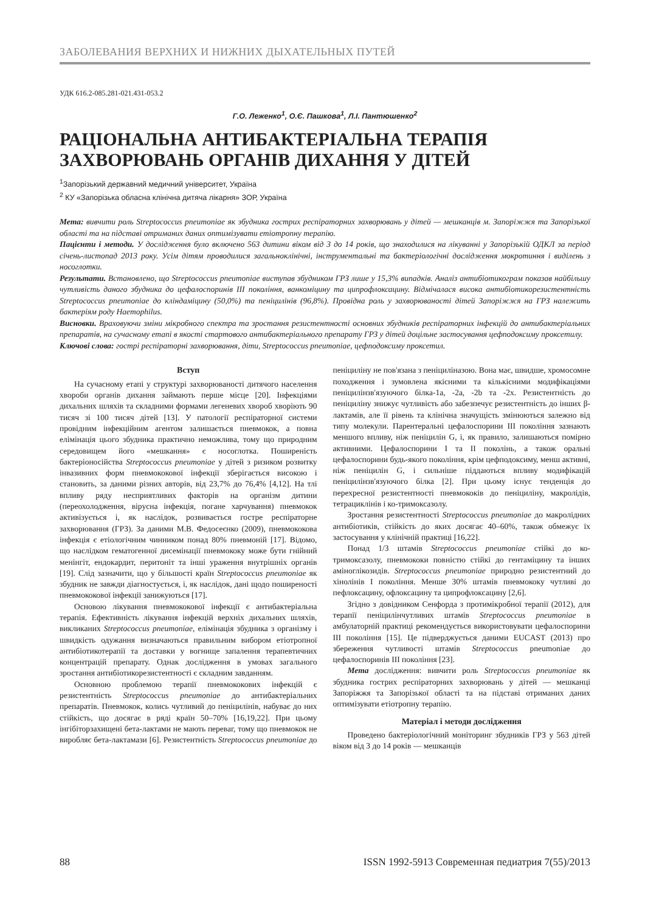ЗАБОЛЕВАНИЯ ВЕРХНИХ И НИЖНИХ ДЫХАТЕЛЬНЫХ ПУТЕЙ
УДК 616.2-085.281-021.431-053.2
Г.О. Леженко<sup>1</sup>, О.Є. Пашкова<sup>1</sup>, Л.І. Пантюшенко<sup>2</sup>
РАЦІОНАЛЬНА АНТИБАКТЕРІАЛЬНА ТЕРАПІЯ ЗАХВОРЮВАНЬ ОРГАНІВ ДИХАННЯ У ДІТЕЙ
<sup>1</sup> Запорізький державний медичний університет, Україна
<sup>2</sup> КУ «Запорізька обласна клінічна дитяча лікарня» ЗОР, Україна
Мета: вивчити роль Streptococcus pneumoniae як збудника гострих респіраторних захворювань у дітей — мешканців м. Запоріжжя та Запорізької області та на підставі отриманих даних оптимізувати етіотропну терапію.
Пацієнти і методи. У дослідження було включено 563 дитини віком від 3 до 14 років, що знаходилися на лікуванні у Запорізькій ОДКЛ за період січень-листопад 2013 року. Усім дітям проводилися загальноклінічні, інструментальні та бактеріологічні дослідження мокротиння і виділень з носоглотки.
Результати. Встановлено, що Streptococcus pneumoniae виступав збудником ГРЗ лише у 15,3% випадків. Аналіз антибіотикограм показав найбільшу чутливість даного збудника до цефалоспоринів III покоління, ванкоміцину та ципрофлоксацину. Відмічалася висока антибіотикорезистентність Streptococcus pneumoniae до кліндаміцину (50,0%) та пеніцилінів (96,8%). Провідна роль у захворюваності дітей Запоріжжя на ГРЗ належить бактеріям роду Haemophilus.
Висновки. Враховуючи зміни мікробного спектра та зростання резистентності основних збудників респіраторних інфекцій до антибактеріальних препаратів, на сучасному етапі в якості стартового антибактеріального препарату ГРЗ у дітей доцільне застосування цефподоксиму проксетилу.
Ключові слова: гострі респіраторні захворювання, діти, Streptococcus pneumoniae, цефподоксиму проксетил.
Вступ
На сучасному етапі у структурі захворюваності дитячого населення хвороби органів дихання займають перше місце [20]. Інфекціями дихальних шляхів та складними формами легеневих хвороб хворіють 90 тисяч зі 100 тисяч дітей [13]. У патології респіраторної системи провідним інфекційним агентом залишається пневмокок, а повна елімінація цього збудника практично неможлива, тому що природним середовищем його «мешкання» є носоглотка. Поширеність бактеріоносійства Streptococcus pneumoniae у дітей з ризиком розвитку інвазивних форм пневмококової інфекції зберігається високою і становить, за даними різних авторів, від 23,7% до 76,4% [4,12]. На тлі впливу ряду несприятливих факторів на організм дитини (переохолодження, вірусна інфекція, погане харчування) пневмокок активізується і, як наслідок, розвивається гостре респіраторне захворювання (ГРЗ). За даними М.В. Федосеєнко (2009), пневмококова інфекція є етіологічним чинником понад 80% пневмоній [17]. Відомо, що наслідком гематогенної дисемінації пневмококу може бути гнійний менінгіт, ендокардит, перитоніт та інші ураження внутрішніх органів [19]. Слід зазначити, що у більшості країн Streptococcus pneumoniae як збудник не завжди діагностується, і, як наслідок, дані щодо поширеності пневмококової інфекції занижуються [17].
Основою лікування пневмококової інфекції є антибактеріальна терапія. Ефективність лікування інфекцій верхніх дихальних шляхів, викликаних Streptococcus pneumoniae, елімінація збудника з організму і швидкість одужання визначаються правильним вибором етіотропної антибіотикотерапії та доставки у вогнище запалення терапевтичних концентрацій препарату. Однак дослідження в умовах загального зростання антибіотикорезистентності є складним завданням.
Основною проблемою терапії пневмококових інфекцій є резистентність Streptococcus pneumoniae до антибактеріальних препаратів. Пневмокок, колись чутливий до пеніцилінів, набуває до них стійкість, що досягає в ряді країн 50–70% [16,19,22]. При цьому інгібіторзахищені бета-лактами не мають переваг, тому що пневмокок не виробляє бета-лактамази [6]. Резистентність Streptococcus pneumoniae до пеніциліну не пов'язана з пеніциліназою. Вона має, швидше, хромосомне походження і зумовлена якісними та кількісними модифікаціями пеніцилінзв'язуючого білка-1а, -2а, -2b та -2х. Резистентність до пеніциліну знижує чутливість або забезпечує резистентність до інших β-лактамів, але її рівень та клінічна значущість змінюються залежно від типу молекули. Парентеральні цефалоспорини III покоління зазнають меншого впливу, ніж пеніцилін G, і, як правило, залишаються помірно активними. Цефалоспорини I та II поколінь, а також оральні цефалоспорини будь-якого покоління, крім цефподоксиму, менш активні, ніж пеніцилін G, і сильніше піддаються впливу модифікацій пеніцилінзв'язуючого білка [2]. При цьому існує тенденція до перехресної резистентності пневмококів до пеніциліну, макролідів, тетрациклінів і ко-тримоксазолу.
Зростання резистентності Streptococcus pneumoniae до макролідних антибіотиків, стійкість до яких досягає 40–60%, також обмежує їх застосування у клінічній практиці [16,22].
Понад 1/3 штамів Streptococcus pneumoniae стійкі до ко-тримоксазолу, пневмококи повністю стійкі до гентаміцину та інших аміноглікозидів. Streptococcus pneumoniae природно резистентний до хінолінів I покоління. Менше 30% штамів пневмококу чутливі до пефлоксацину, офлоксацину та ципрофлоксацину [2,6].
Згідно з довідником Сенфорда з протимікробної терапії (2012), для терапії пеніцилінчутливих штамів Streptococcus pneumoniae в амбулаторній практиці рекомендується використовувати цефалоспорини III покоління [15]. Це підверджується даними EUCAST (2013) про збереження чутливості штамів Streptococcus pneumoniae до цефалоспоринів III покоління [23].
Мета дослідження: вивчити роль Streptococcus pneumoniae як збудника гострих респіраторних захворювань у дітей — мешканці Запоріжжя та Запорізької області та на підставі отриманих даних оптимізувати етіотропну терапію.
Матеріал і методи дослідження
Проведено бактеріологічний моніторинг збудників ГРЗ у 563 дітей віком від 3 до 14 років — мешканців
88 ISSN 1992-5913 Современная педиатрия 7(55)/2013